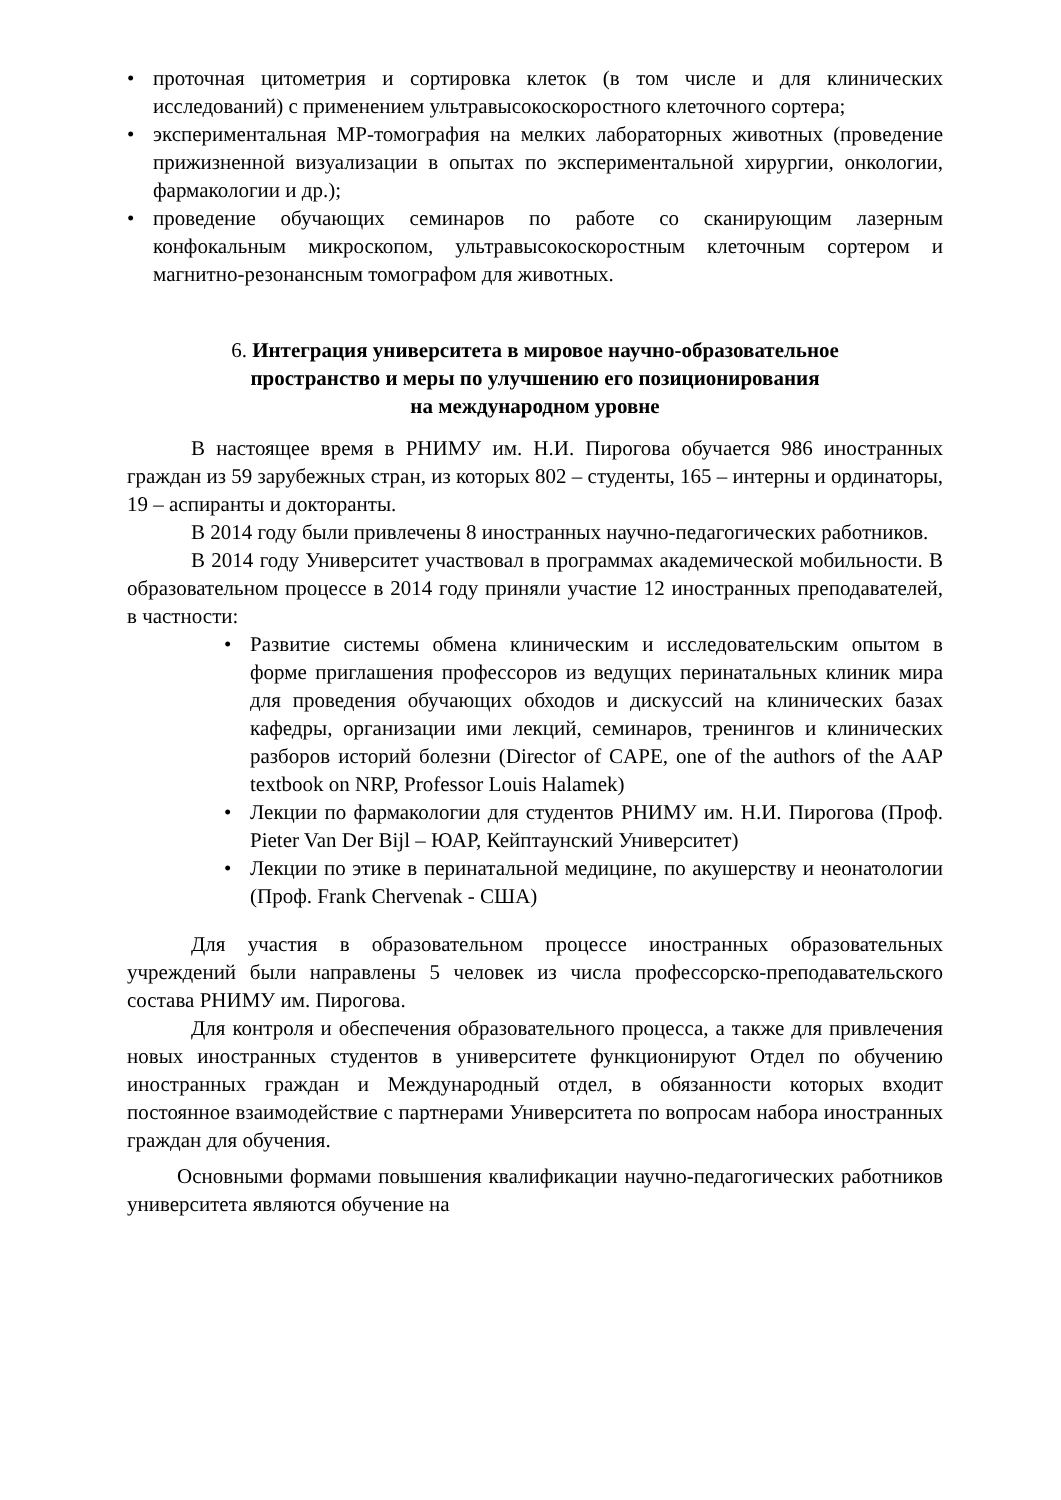• проточная цитометрия и сортировка клеток (в том числе и для клинических исследований) с применением ультравысокоскоростного клеточного сортера;
• экспериментальная МР-томография на мелких лабораторных животных (проведение прижизненной визуализации в опытах по экспериментальной хирургии, онкологии, фармакологии и др.);
• проведение обучающих семинаров по работе со сканирующим лазерным конфокальным микроскопом, ультравысокоскоростным клеточным сортером и магнитно-резонансным томографом для животных.
6. Интеграция университета в мировое научно-образовательное
пространство и меры по улучшению его позиционирования
на международном уровне
В настоящее время в РНИМУ им. Н.И. Пирогова обучается 986 иностранных граждан из 59 зарубежных стран, из которых 802 – студенты, 165 – интерны и ординаторы, 19 – аспиранты и докторанты.
В 2014 году были привлечены 8 иностранных научно-педагогических работников.
В 2014 году Университет участвовал в программах академической мобильности. В образовательном процессе в 2014 году приняли участие 12 иностранных преподавателей, в частности:
• Развитие системы обмена клиническим и исследовательским опытом в форме приглашения профессоров из ведущих перинатальных клиник мира для проведения обучающих обходов и дискуссий на клинических базах кафедры, организации ими лекций, семинаров, тренингов и клинических разборов историй болезни (Director of CAPE, one of the authors of the AAP textbook on NRP, Professor Louis Halamek)
• Лекции по фармакологии для студентов РНИМУ им. Н.И. Пирогова (Проф. Pieter Van Der Bijl – ЮАР, Кейптаунский Университет)
• Лекции по этике в перинатальной медицине, по акушерству и неонатологии (Проф. Frank Chervenak - США)
Для участия в образовательном процессе иностранных образовательных учреждений были направлены 5 человек из числа профессорско-преподавательского состава РНИМУ им. Пирогова.
Для контроля и обеспечения образовательного процесса, а также для привлечения новых иностранных студентов в университете функционируют Отдел по обучению иностранных граждан и Международный отдел, в обязанности которых входит постоянное взаимодействие с партнерами Университета по вопросам набора иностранных граждан для обучения.
Основными формами повышения квалификации научно-педагогических работников университета являются обучение на